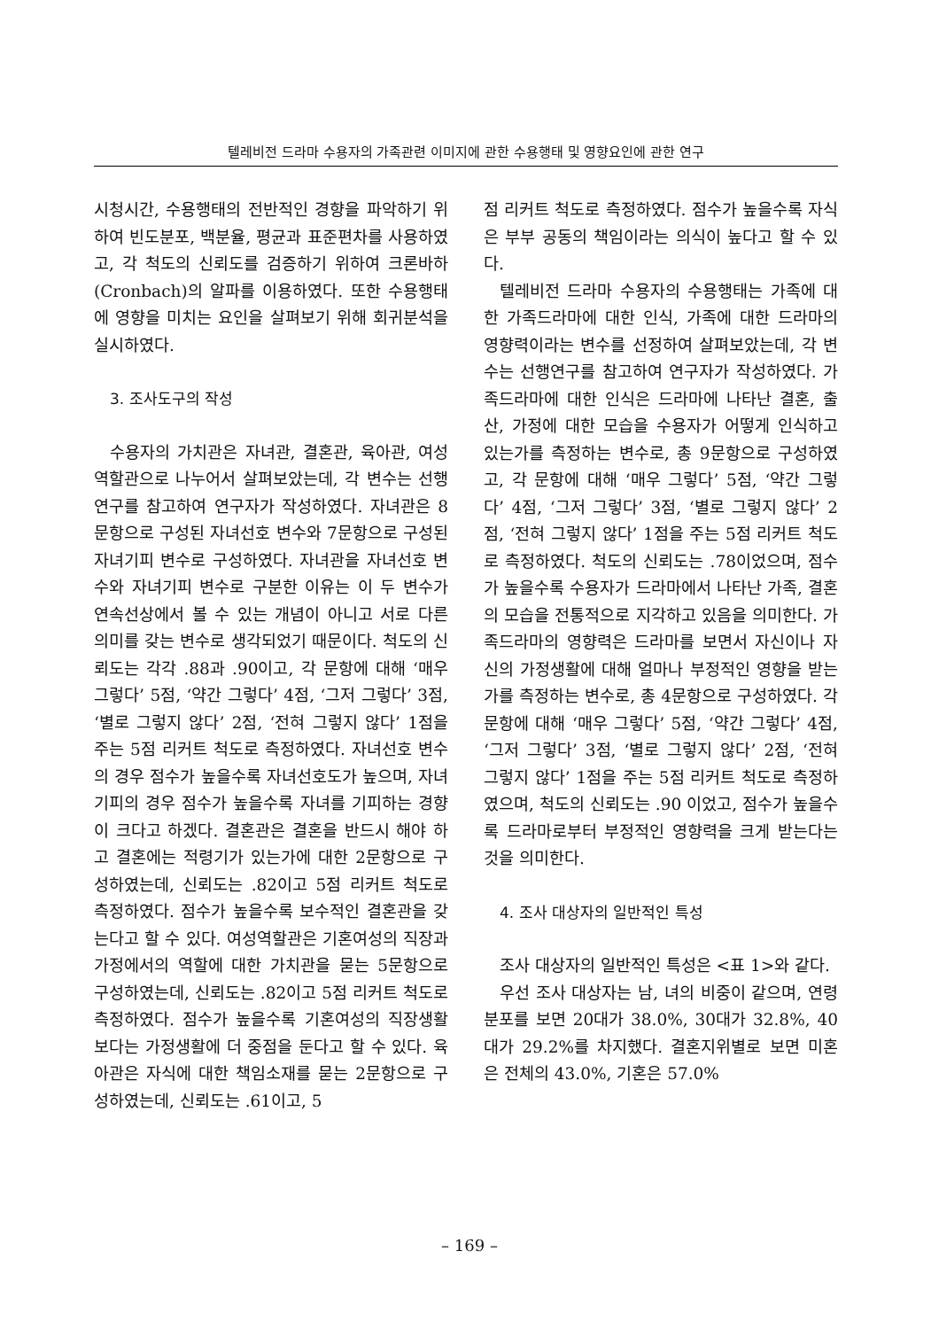텔레비전 드라마 수용자의 가족관련 이미지에 관한 수용행태 및 영향요인에 관한 연구
시청시간, 수용행태의 전반적인 경향을 파악하기 위하여 빈도분포, 백분율, 평균과 표준편차를 사용하였고, 각 척도의 신뢰도를 검증하기 위하여 크론바하(Cronbach)의 알파를 이용하였다. 또한 수용행태에 영향을 미치는 요인을 살펴보기 위해 회귀분석을 실시하였다.
3. 조사도구의 작성
수용자의 가치관은 자녀관, 결혼관, 육아관, 여성역할관으로 나누어서 살펴보았는데, 각 변수는 선행연구를 참고하여 연구자가 작성하였다. 자녀관은 8문항으로 구성된 자녀선호 변수와 7문항으로 구성된 자녀기피 변수로 구성하였다. 자녀관을 자녀선호 변수와 자녀기피 변수로 구분한 이유는 이 두 변수가 연속선상에서 볼 수 있는 개념이 아니고 서로 다른 의미를 갖는 변수로 생각되었기 때문이다. 척도의 신뢰도는 각각 .88과 .90이고, 각 문항에 대해 ‘매우 그렇다’ 5점, ‘약간 그렇다’ 4점, ‘그저 그렇다’ 3점, ‘별로 그렇지 않다’ 2점, ‘전혀 그렇지 않다’ 1점을 주는 5점 리커트 척도로 측정하였다. 자녀선호 변수의 경우 점수가 높을수록 자녀선호도가 높으며, 자녀기피의 경우 점수가 높을수록 자녀를 기피하는 경향이 크다고 하겠다. 결혼관은 결혼을 반드시 해야 하고 결혼에는 적령기가 있는가에 대한 2문항으로 구성하였는데, 신뢰도는 .82이고 5점 리커트 척도로 측정하였다. 점수가 높을수록 보수적인 결혼관을 갖는다고 할 수 있다. 여성역할관은 기혼여성의 직장과 가정에서의 역할에 대한 가치관을 묻는 5문항으로 구성하였는데, 신뢰도는 .82이고 5점 리커트 척도로 측정하였다. 점수가 높을수록 기혼여성의 직장생활 보다는 가정생활에 더 중점을 둔다고 할 수 있다. 육아관은 자식에 대한 책임소재를 묻는 2문항으로 구성하였는데, 신뢰도는 .61이고, 5
점 리커트 척도로 측정하였다. 점수가 높을수록 자식은 부부 공동의 책임이라는 의식이 높다고 할 수 있다.
텔레비전 드라마 수용자의 수용행태는 가족에 대한 가족드라마에 대한 인식, 가족에 대한 드라마의 영향력이라는 변수를 선정하여 살펴보았는데, 각 변수는 선행연구를 참고하여 연구자가 작성하였다. 가족드라마에 대한 인식은 드라마에 나타난 결혼, 출산, 가정에 대한 모습을 수용자가 어떻게 인식하고 있는가를 측정하는 변수로, 총 9문항으로 구성하였고, 각 문항에 대해 ‘매우 그렇다’ 5점, ‘약간 그렇다’ 4점, ‘그저 그렇다’ 3점, ‘별로 그렇지 않다’ 2점, ‘전혀 그렇지 않다’ 1점을 주는 5점 리커트 척도로 측정하였다. 척도의 신뢰도는 .78이었으며, 점수가 높을수록 수용자가 드라마에서 나타난 가족, 결혼의 모습을 전통적으로 지각하고 있음을 의미한다. 가족드라마의 영향력은 드라마를 보면서 자신이나 자신의 가정생활에 대해 얼마나 부정적인 영향을 받는가를 측정하는 변수로, 총 4문항으로 구성하였다. 각 문항에 대해 ‘매우 그렇다’ 5점, ‘약간 그렇다’ 4점, ‘그저 그렇다’ 3점, ‘별로 그렇지 않다’ 2점, ‘전혀 그렇지 않다’ 1점을 주는 5점 리커트 척도로 측정하였으며, 척도의 신뢰도는 .90 이었고, 점수가 높을수록 드라마로부터 부정적인 영향력을 크게 받는다는 것을 의미한다.
4. 조사 대상자의 일반적인 특성
조사 대상자의 일반적인 특성은 <표 1>와 같다.
우선 조사 대상자는 남, 녀의 비중이 같으며, 연령 분포를 보면 20대가 38.0%, 30대가 32.8%, 40대가 29.2%를 차지했다. 결혼지위별로 보면 미혼은 전체의 43.0%, 기혼은 57.0%
– 169 –